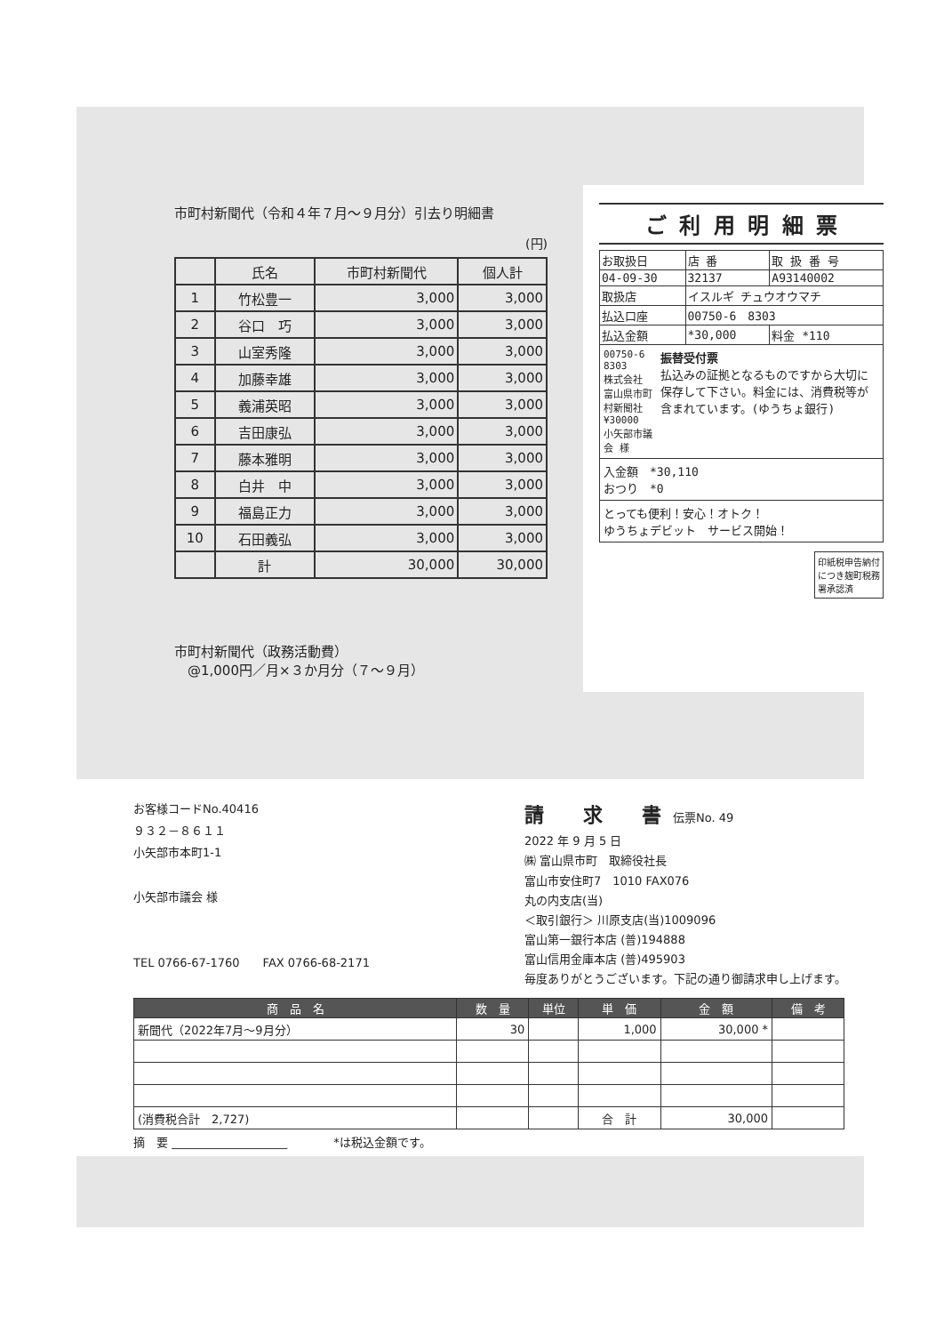市町村新聞代（令和４年７月～９月分）引去り明細書
(円)
| | 氏名 | 市町村新聞代 | 個人計 |
| --- | --- | --- | --- |
| 1 | 竹松豊一 | 3,000 | 3,000 |
| 2 | 谷口 巧 | 3,000 | 3,000 |
| 3 | 山室秀隆 | 3,000 | 3,000 |
| 4 | 加藤幸雄 | 3,000 | 3,000 |
| 5 | 義浦英昭 | 3,000 | 3,000 |
| 6 | 吉田康弘 | 3,000 | 3,000 |
| 7 | 藤本雅明 | 3,000 | 3,000 |
| 8 | 白井 中 | 3,000 | 3,000 |
| 9 | 福島正力 | 3,000 | 3,000 |
| 10 | 石田義弘 | 3,000 | 3,000 |
| | 計 | 30,000 | 30,000 |
市町村新聞代（政務活動費）
　@1,000円／月×３か月分（７～９月）
ご 利 用 明 細 票
| お取扱日 | 店 番 | 取 扱 番 号 |
| 04-09-30 | 32137 | A93140002 |
| 取扱店 | イスルギ チュウオウマチ | |
| 払込口座 | 00750-6 8303 | |
| 払込金額 | *30,000 | 料金 *110 |
00750-6 8303
株式会社 富山県市町村新聞社
¥30000
小矢部市議会 様
振替受付票
払込みの証拠となるものですから大切に保存して下さい。料金には、消費税等が含まれています。(ゆうちょ銀行)
入金額　*30,110
おつり　*0
とっても便利！安心！オトク！
ゆうちょデビット　サービス開始！
印紙税申告納付につき麹町税務署承認済
お客様コードNo.40416
９３２－８６１１
小矢部市本町1-1
小矢部市議会 様
TEL 0766-67-1760　　FAX 0766-68-2171
請　　求　　書　伝票No. 49
2022 年 9 月 5 日
㈱ 富山県市町　取締役社長
富山市安住町7　1010 FAX076
丸の内支店(当)
＜取引銀行＞ 川原支店(当)1009096
富山第一銀行本店 (普)194888
富山信用金庫本店 (普)495903
毎度ありがとうございます。下記の通り御請求申し上げます。
| 商 品 名 | 数 量 | 単位 | 単 価 | 金 額 | 備 考 |
| --- | --- | --- | --- | --- | --- |
| 新聞代（2022年7月～9月分） | 30 | | 1,000 | 30,000 * | |
| (消費税合計 2,727) | | | 合 計 | 30,000 | |
摘　要 ____________________　　　　*は税込金額です。